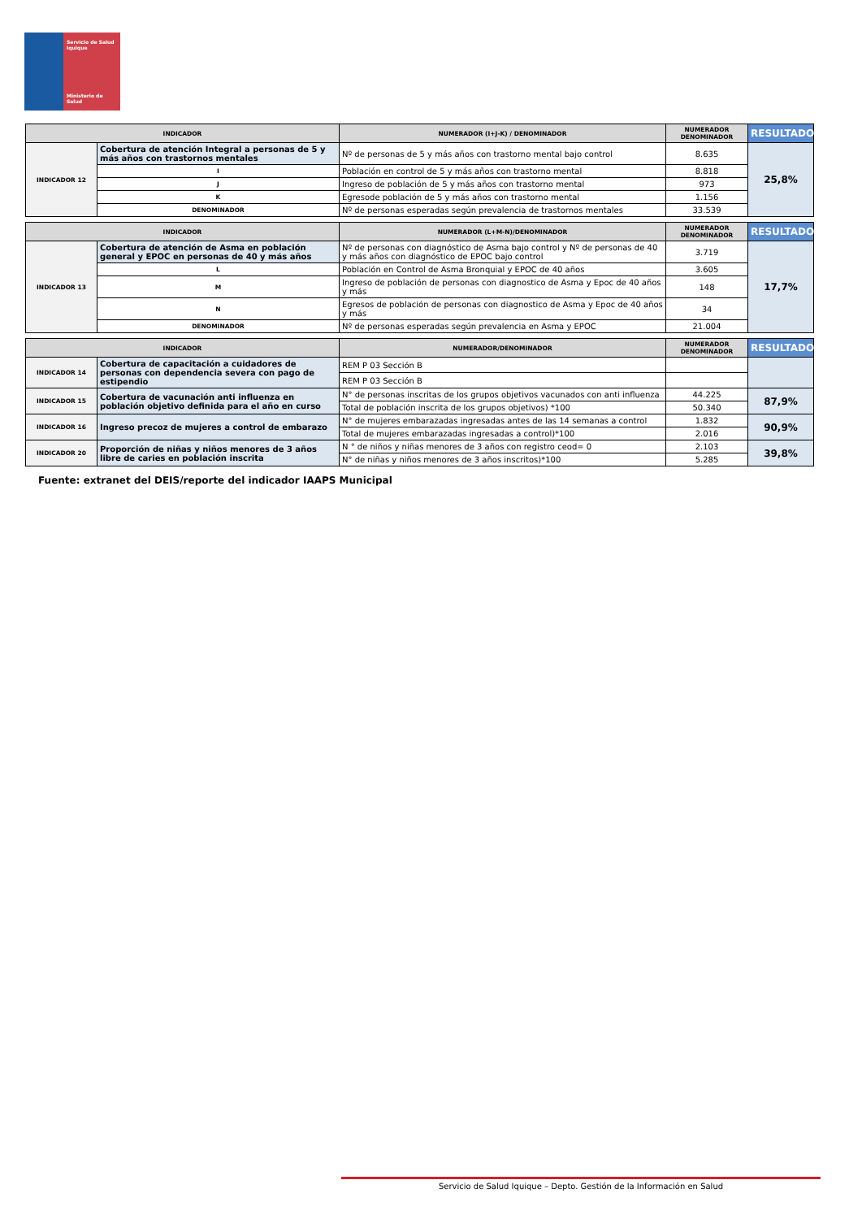Servicio de Salud
Iquique
Ministerio de
Salud
| INDICADOR | | NUMERADOR (I+J-K) / DENOMINADOR | NUMERADOR DENOMINADOR | RESULTADO |
| --- | --- | --- | --- | --- |
| INDICADOR 12 | Cobertura de atención Integral a personas de 5 y más años con trastornos mentales | Nº de personas de 5 y más años con trastorno mental bajo control | 8.635 | 25,8% |
| | I | Población en control de 5 y más años con trastorno mental | 8.818 | |
| | J | Ingreso de población de 5 y más años con trastorno mental | 973 | |
| | K | Egresode población de 5 y más años con trastorno mental | 1.156 | |
| | DENOMINADOR | Nº de personas esperadas según prevalencia de trastornos mentales | 33.539 | |
| INDICADOR | | NUMERADOR (L+M-N)/DENOMINADOR | NUMERADOR DENOMINADOR | RESULTADO |
| --- | --- | --- | --- | --- |
| INDICADOR 13 | Cobertura de atención de Asma en población general y EPOC en personas de 40 y más años | Nº de personas con diagnóstico de Asma bajo control y Nº de personas de 40 y más años con diagnóstico de EPOC bajo control | 3.719 | 17,7% |
| | L | Población en Control de Asma Bronquial y EPOC de 40 años | 3.605 | |
| | M | Ingreso de población de personas con diagnostico de Asma y Epoc de 40 años y más | 148 | |
| | N | Egresos de población de personas con diagnostico de Asma y Epoc de 40 años y más | 34 | |
| | DENOMINADOR | Nº de personas esperadas según prevalencia en Asma y EPOC | 21.004 | |
| INDICADOR | | NUMERADOR/DENOMINADOR | NUMERADOR DENOMINADOR | RESULTADO |
| --- | --- | --- | --- | --- |
| INDICADOR 14 | Cobertura de capacitación a cuidadores de personas con dependencia severa con pago de estipendio | REM P 03 Sección B | | |
| | | REM P 03 Sección B | | |
| INDICADOR 15 | Cobertura de vacunación anti influenza en población objetivo definida para el año en curso | N° de personas inscritas de los grupos objetivos vacunados con anti influenza | 44.225 | 87,9% |
| | | Total de población inscrita de los grupos objetivos) *100 | 50.340 | |
| INDICADOR 16 | Ingreso precoz de mujeres a control de embarazo | N° de mujeres embarazadas ingresadas antes de las 14 semanas a control | 1.832 | 90,9% |
| | | Total de mujeres embarazadas ingresadas a control)*100 | 2.016 | |
| INDICADOR 20 | Proporción de niñas y niños menores de 3 años libre de caries en población inscrita | N ° de niños y niñas menores de 3 años con registro ceod= 0 | 2.103 | 39,8% |
| | | N° de niñas y niños menores de 3 años inscritos)*100 | 5.285 | |
Fuente: extranet del DEIS/reporte del indicador IAAPS Municipal
Servicio de Salud Iquique – Depto. Gestión de la Información en Salud